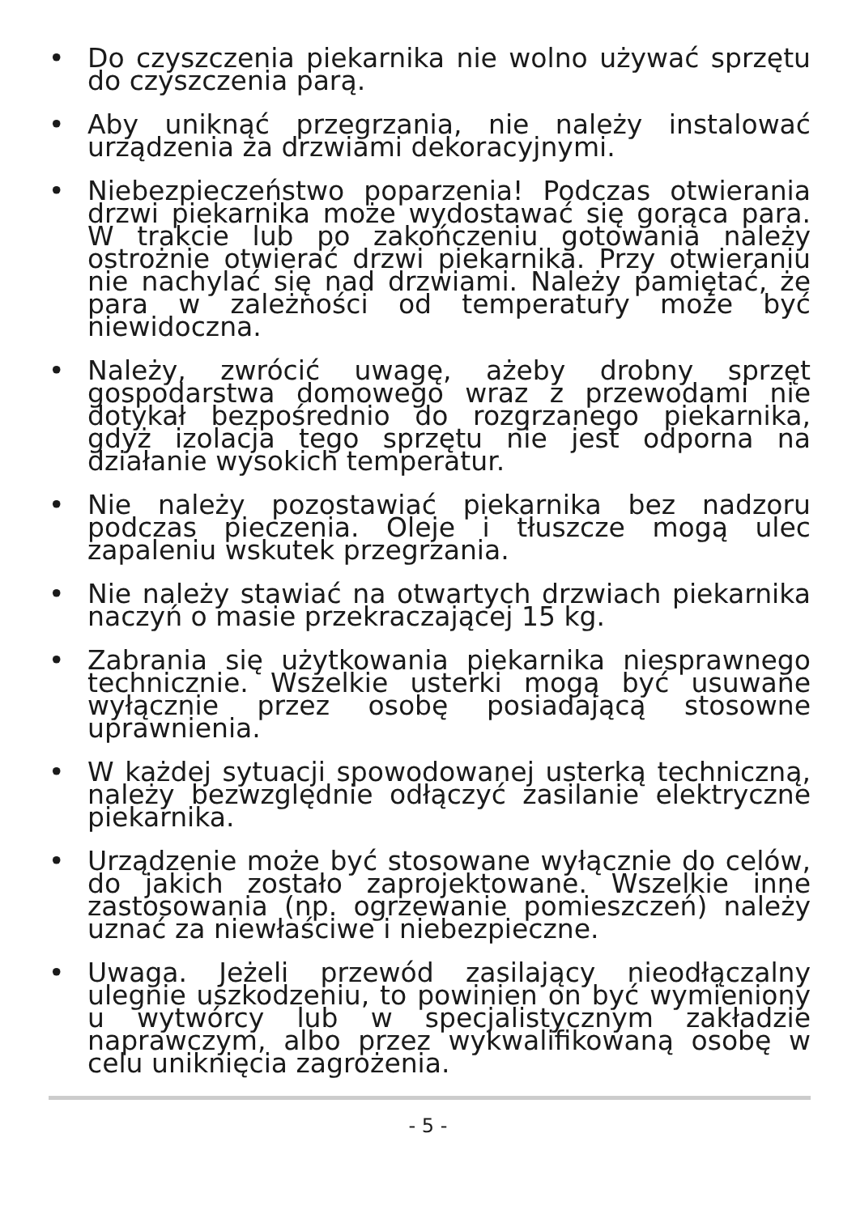• Do czyszczenia piekarnika nie wolno używać sprzętu do czyszczenia parą.
• Aby uniknąć przegrzania, nie należy instalować urządzenia za drzwiami dekoracyjnymi.
• Niebezpieczeństwo poparzenia! Podczas otwierania drzwi piekarnika może wydostawać się gorąca para. W trakcie lub po zakończeniu gotowania należy ostrożnie otwierać drzwi piekarnika. Przy otwieraniu nie nachylać się nad drzwiami. Należy pamiętać, że para w zależności od temperatury może być niewidoczna.
• Należy, zwrócić uwagę, ażeby drobny sprzęt gospodarstwa domowego wraz z przewodami nie dotykał bezpośrednio do rozgrzanego piekarnika, gdyż izolacja tego sprzętu nie jest odporna na działanie wysokich temperatur.
• Nie należy pozostawiać piekarnika bez nadzoru podczas pieczenia. Oleje i tłuszcze mogą ulec zapaleniu wskutek przegrzania.
• Nie należy stawiać na otwartych drzwiach piekarnika naczyń o masie przekraczającej 15 kg.
• Zabrania się użytkowania piekarnika niesprawnego technicznie. Wszelkie usterki mogą być usuwane wyłącznie przez osobę posiadającą stosowne uprawnienia.
• W każdej sytuacji spowodowanej usterką techniczną, należy bezwzględnie odłączyć zasilanie elektryczne piekarnika.
• Urządzenie może być stosowane wyłącznie do celów, do jakich zostało zaprojektowane. Wszelkie inne zastosowania (np. ogrzewanie pomieszczeń) należy uznać za niewłaściwe i niebezpieczne.
• Uwaga. Jeżeli przewód zasilający nieodłączalny ulegnie uszkodzeniu, to powinien on być wymieniony u wytwórcy lub w specjalistycznym zakładzie naprawczym, albo przez wykwalifikowaną osobę w celu uniknięcia zagrożenia.
- 5 -